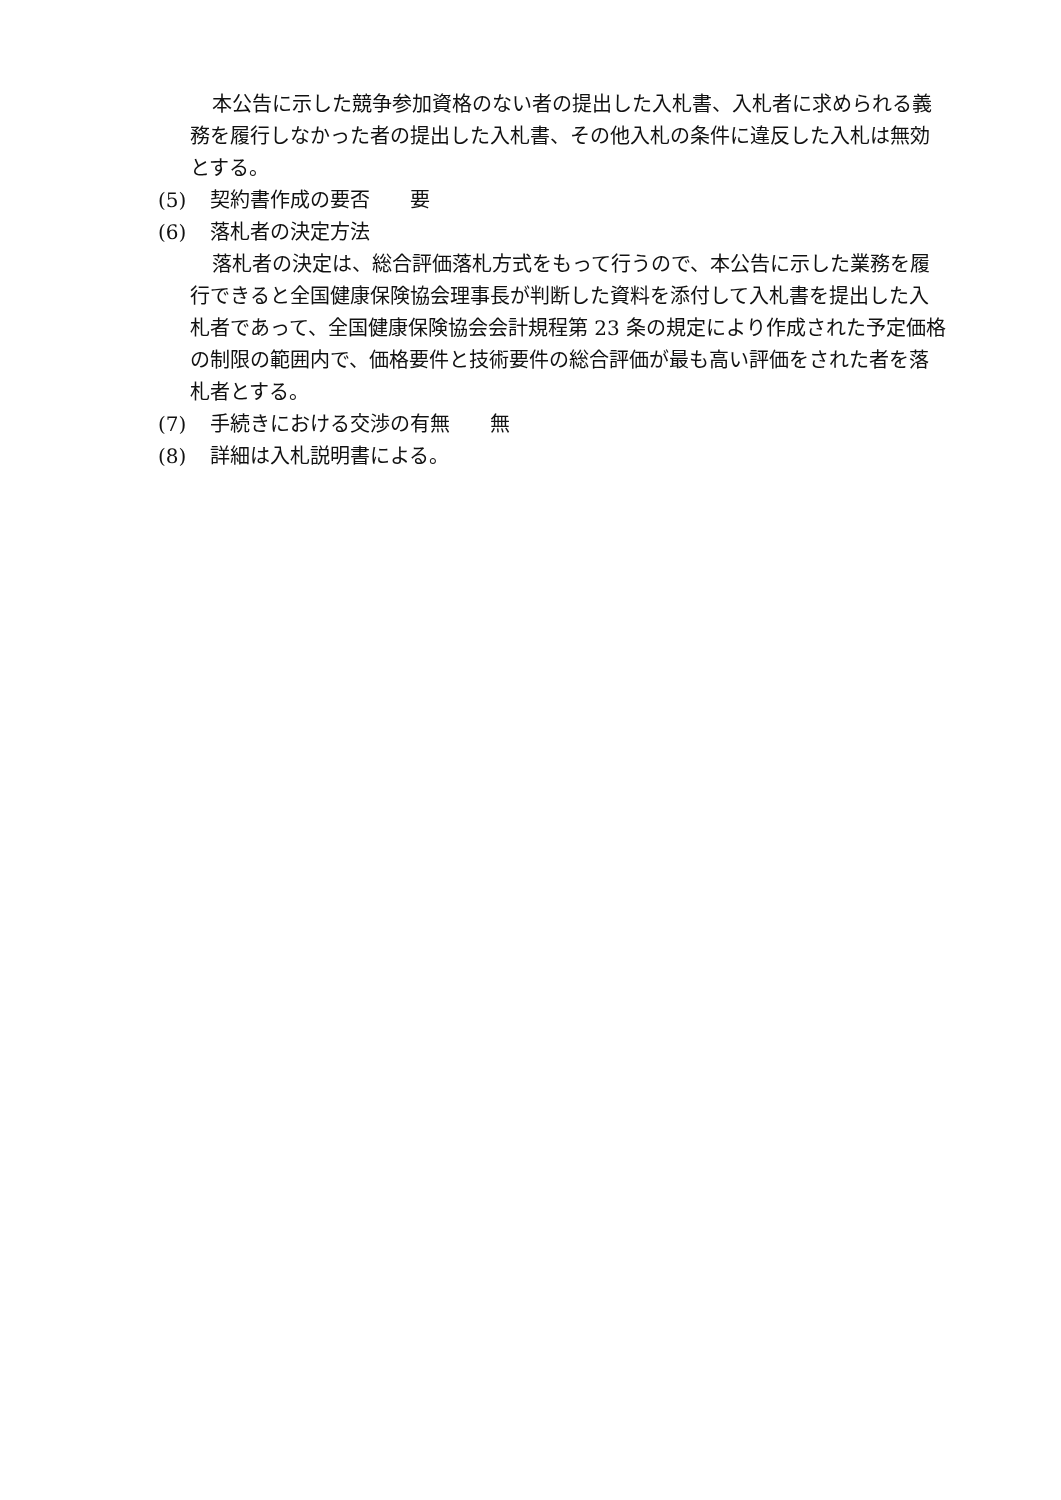本公告に示した競争参加資格のない者の提出した入札書、入札者に求められる義務を履行しなかった者の提出した入札書、その他入札の条件に違反した入札は無効とする。
(5) 契約書作成の要否　　要
(6) 落札者の決定方法
落札者の決定は、総合評価落札方式をもって行うので、本公告に示した業務を履行できると全国健康保険協会理事長が判断した資料を添付して入札書を提出した入札者であって、全国健康保険協会会計規程第 23 条の規定により作成された予定価格の制限の範囲内で、価格要件と技術要件の総合評価が最も高い評価をされた者を落札者とする。
(7) 手続きにおける交渉の有無　　無
(8) 詳細は入札説明書による。